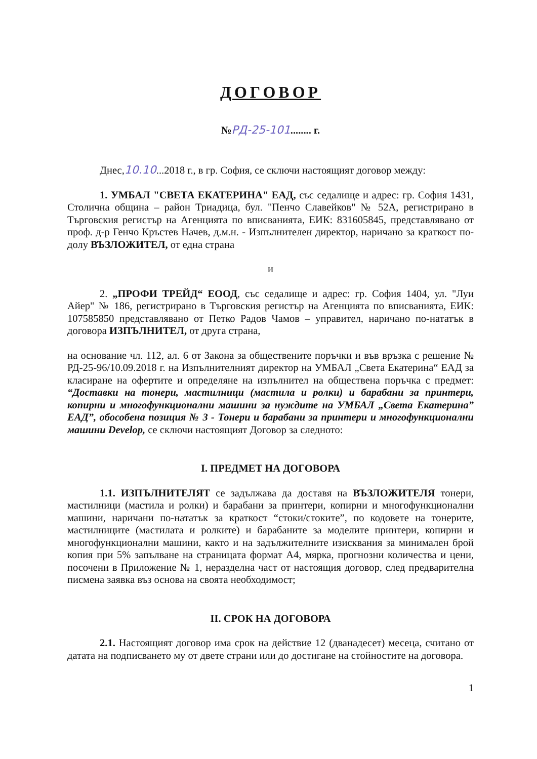ДОГОВОР
№РД-25-101........ г.
Днес,10.10...2018 г., в гр. София, се сключи настоящият договор между:
1. УМБАЛ "СВЕТА ЕКАТЕРИНА" ЕАД, със седалище и адрес: гр. София 1431, Столична община – район Триадица, бул. "Пенчо Славейков" № 52А, регистрирано в Търговския регистър на Агенцията по вписванията, ЕИК: 831605845, представлявано от проф. д-р Генчо Кръстев Начев, д.м.н. - Изпълнителен директор, наричано за краткост по-долу ВЪЗЛОЖИТЕЛ, от една страна
и
2. „ПРОФИ ТРЕЙД“ ЕООД, със седалище и адрес: гр. София 1404, ул. "Луи Айер" № 186, регистрирано в Търговския регистър на Агенцията по вписванията, ЕИК: 107585850 представлявано от Петко Радов Чамов – управител, наричано по-нататък в договора ИЗПЪЛНИТЕЛ, от друга страна,
на основание чл. 112, ал. 6 от Закона за обществените поръчки и във връзка с решение № РД-25-96/10.09.2018 г. на Изпълнителният директор на УМБАЛ „Света Екатерина“ ЕАД за класиране на офертите и определяне на изпълнител на обществена поръчка с предмет: “Доставки на тонери, мастилници (мастила и ролки) и барабани за принтери, копирни и многофункционални машини за нуждите на УМБАЛ „Света Екатерина” ЕАД”, обособена позиция № 3 - Тонери и барабани за принтери и многофункционални машини Develop, се сключи настоящият Договор за следното:
I. ПРЕДМЕТ НА ДОГОВОРА
1.1. ИЗПЪЛНИТЕЛЯТ се задължава да доставя на ВЪЗЛОЖИТЕЛЯ тонери, мастилници (мастила и ролки) и барабани за принтери, копирни и многофункционални машини, наричани по-нататък за краткост “стоки/стоките”, по кодовете на тонерите, мастилниците (мастилата и ролките) и барабаните за моделите принтери, копирни и многофункционални машини, както и на задължителните изисквания за минимален брой копия при 5% запълване на страницата формат А4, мярка, прогнозни количества и цени, посочени в Приложение № 1, неразделна част от настоящия договор, след предварителна писмена заявка въз основа на своята необходимост;
II. СРОК НА ДОГОВОРА
2.1. Настоящият договор има срок на действие 12 (дванадесет) месеца, считано от датата на подписването му от двете страни или до достигане на стойностите на договора.
1